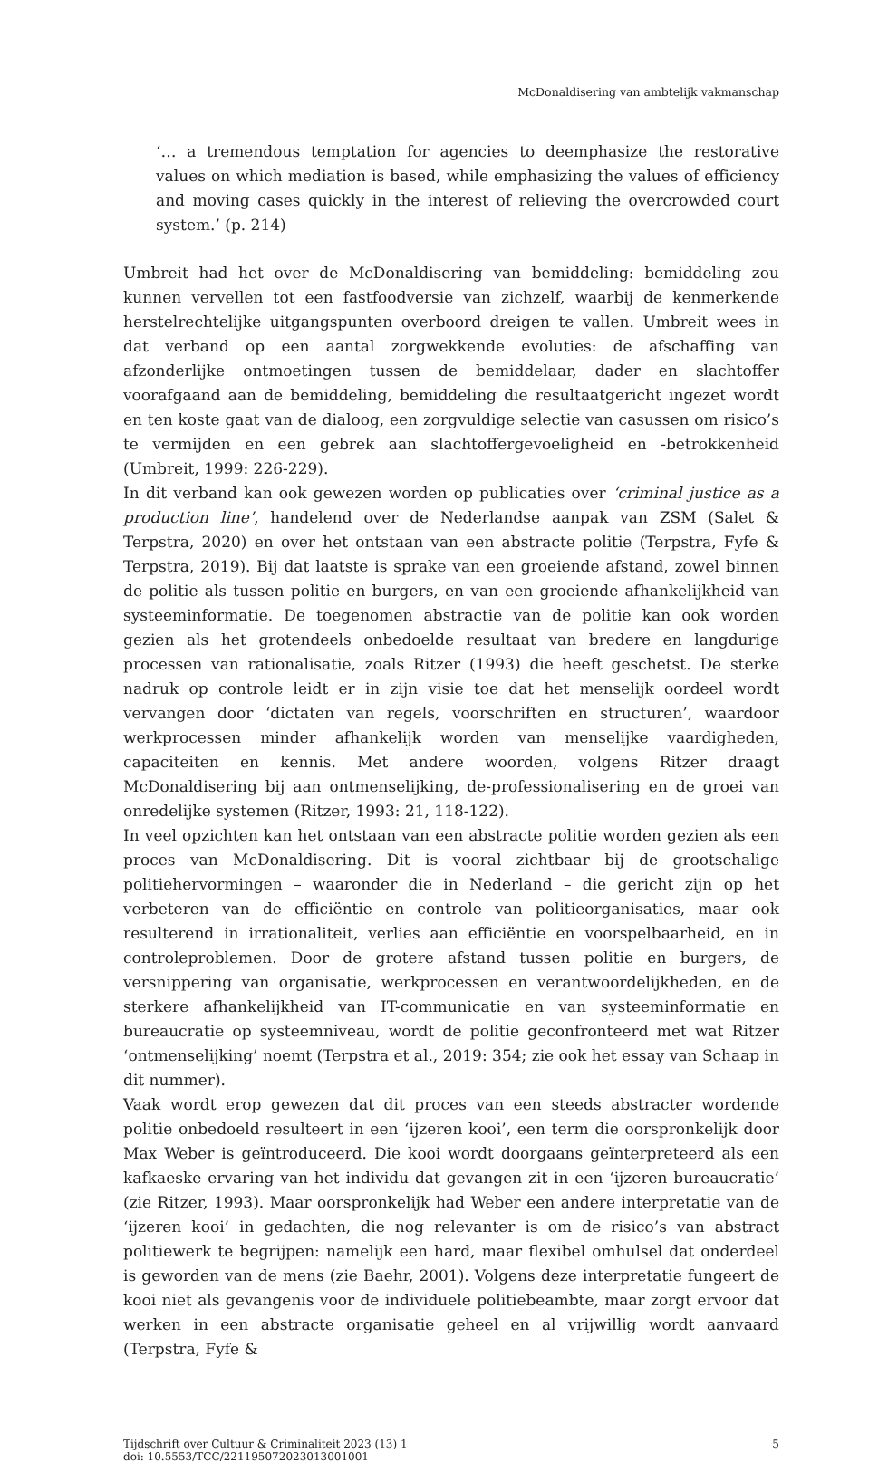McDonaldisering van ambtelijk vakmanschap
‘… a tremendous temptation for agencies to deemphasize the restorative values on which mediation is based, while emphasizing the values of efficiency and moving cases quickly in the interest of relieving the overcrowded court system.’ (p. 214)
Umbreit had het over de McDonaldisering van bemiddeling: bemiddeling zou kunnen vervellen tot een fastfoodversie van zichzelf, waarbij de kenmerkende herstelrechtelijke uitgangspunten overboord dreigen te vallen. Umbreit wees in dat verband op een aantal zorgwekkende evoluties: de afschaffing van afzonderlijke ontmoetingen tussen de bemiddelaar, dader en slachtoffer voorafgaand aan de bemiddeling, bemiddeling die resultaatgericht ingezet wordt en ten koste gaat van de dialoog, een zorgvuldige selectie van casussen om risico’s te vermijden en een gebrek aan slachtoffergevoeligheid en -betrokkenheid (Umbreit, 1999: 226-229).
In dit verband kan ook gewezen worden op publicaties over ‘criminal justice as a production line’, handelend over de Nederlandse aanpak van ZSM (Salet & Terpstra, 2020) en over het ontstaan van een abstracte politie (Terpstra, Fyfe & Terpstra, 2019). Bij dat laatste is sprake van een groeiende afstand, zowel binnen de politie als tussen politie en burgers, en van een groeiende afhankelijkheid van systeeminformatie. De toegenomen abstractie van de politie kan ook worden gezien als het grotendeels onbedoelde resultaat van bredere en langdurige processen van rationalisatie, zoals Ritzer (1993) die heeft geschetst. De sterke nadruk op controle leidt er in zijn visie toe dat het menselijk oordeel wordt vervangen door ‘dictaten van regels, voorschriften en structuren’, waardoor werkprocessen minder afhankelijk worden van menselijke vaardigheden, capaciteiten en kennis. Met andere woorden, volgens Ritzer draagt McDonaldisering bij aan ontmenselijking, de-professionalisering en de groei van onredelijke systemen (Ritzer, 1993: 21, 118-122).
In veel opzichten kan het ontstaan van een abstracte politie worden gezien als een proces van McDonaldisering. Dit is vooral zichtbaar bij de grootschalige politiehervormingen – waaronder die in Nederland – die gericht zijn op het verbeteren van de efficiëntie en controle van politieorganisaties, maar ook resulterend in irrationaliteit, verlies aan efficiëntie en voorspelbaarheid, en in controleproblemen. Door de grotere afstand tussen politie en burgers, de versnippering van organisatie, werkprocessen en verantwoordelijkheden, en de sterkere afhankelijkheid van IT-communicatie en van systeeminformatie en bureaucratie op systeemniveau, wordt de politie geconfronteerd met wat Ritzer ‘ontmenselijking’ noemt (Terpstra et al., 2019: 354; zie ook het essay van Schaap in dit nummer).
Vaak wordt erop gewezen dat dit proces van een steeds abstracter wordende politie onbedoeld resulteert in een ‘ijzeren kooi’, een term die oorspronkelijk door Max Weber is geïntroduceerd. Die kooi wordt doorgaans geïnterpreteerd als een kafkaeske ervaring van het individu dat gevangen zit in een ‘ijzeren bureaucratie’ (zie Ritzer, 1993). Maar oorspronkelijk had Weber een andere interpretatie van de ‘ijzeren kooi’ in gedachten, die nog relevanter is om de risico’s van abstract politiewerk te begrijpen: namelijk een hard, maar flexibel omhulsel dat onderdeel is geworden van de mens (zie Baehr, 2001). Volgens deze interpretatie fungeert de kooi niet als gevangenis voor de individuele politiebeambte, maar zorgt ervoor dat werken in een abstracte organisatie geheel en al vrijwillig wordt aanvaard (Terpstra, Fyfe &
Tijdschrift over Cultuur & Criminaliteit 2023 (13) 1
doi: 10.5553/TCC/221195072023013001001
5